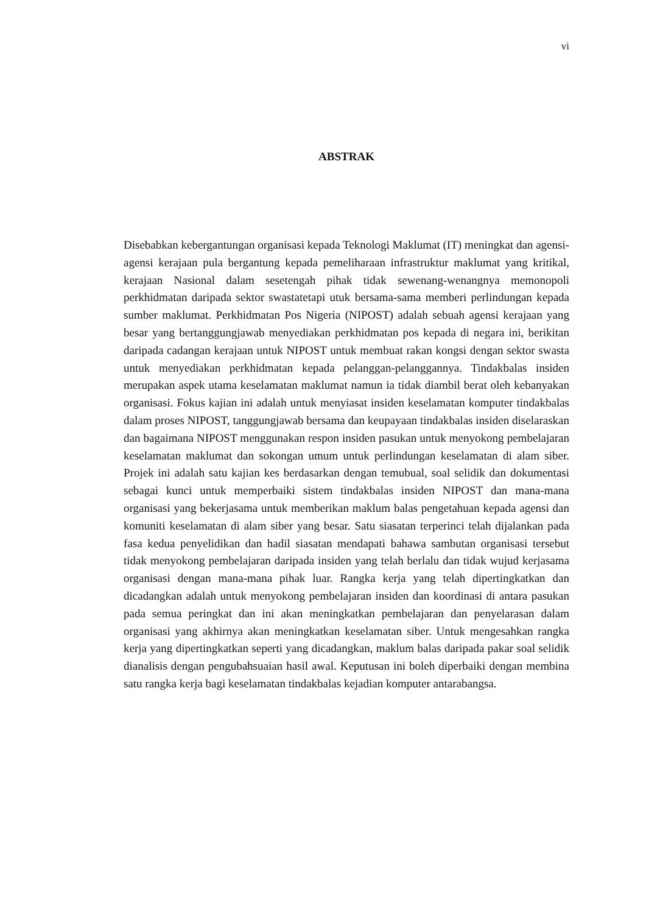vi
ABSTRAK
Disebabkan kebergantungan organisasi kepada Teknologi Maklumat (IT) meningkat dan agensi-agensi kerajaan pula bergantung kepada pemeliharaan infrastruktur maklumat yang kritikal, kerajaan Nasional dalam sesetengah pihak tidak sewenang-wenangnya memonopoli perkhidmatan daripada sektor swastatetapi utuk bersama-sama memberi perlindungan kepada sumber maklumat. Perkhidmatan Pos Nigeria (NIPOST) adalah sebuah agensi kerajaan yang besar yang bertanggungjawab menyediakan perkhidmatan pos kepada di negara ini, berikitan daripada cadangan kerajaan untuk NIPOST untuk membuat rakan kongsi dengan sektor swasta untuk menyediakan perkhidmatan kepada pelanggan-pelanggannya. Tindakbalas insiden merupakan aspek utama keselamatan maklumat namun ia tidak diambil berat oleh kebanyakan organisasi. Fokus kajian ini adalah untuk menyiasat insiden keselamatan komputer tindakbalas dalam proses NIPOST, tanggungjawab bersama dan keupayaan tindakbalas insiden diselaraskan dan bagaimana NIPOST menggunakan respon insiden pasukan untuk menyokong pembelajaran keselamatan maklumat dan sokongan umum untuk perlindungan keselamatan di alam siber. Projek ini adalah satu kajian kes berdasarkan dengan temubual, soal selidik dan dokumentasi sebagai kunci untuk memperbaiki sistem tindakbalas insiden NIPOST dan mana-mana organisasi yang bekerjasama untuk memberikan maklum balas pengetahuan kepada agensi dan komuniti keselamatan di alam siber yang besar. Satu siasatan terperinci telah dijalankan pada fasa kedua penyelidikan dan hadil siasatan mendapati bahawa sambutan organisasi tersebut tidak menyokong pembelajaran daripada insiden yang telah berlalu dan tidak wujud kerjasama organisasi dengan mana-mana pihak luar. Rangka kerja yang telah dipertingkatkan dan dicadangkan adalah untuk menyokong pembelajaran insiden dan koordinasi di antara pasukan pada semua peringkat dan ini akan meningkatkan pembelajaran dan penyelarasan dalam organisasi yang akhirnya akan meningkatkan keselamatan siber. Untuk mengesahkan rangka kerja yang dipertingkatkan seperti yang dicadangkan, maklum balas daripada pakar soal selidik dianalisis dengan pengubahsuaian hasil awal. Keputusan ini boleh diperbaiki dengan membina satu rangka kerja bagi keselamatan tindakbalas kejadian komputer antarabangsa.